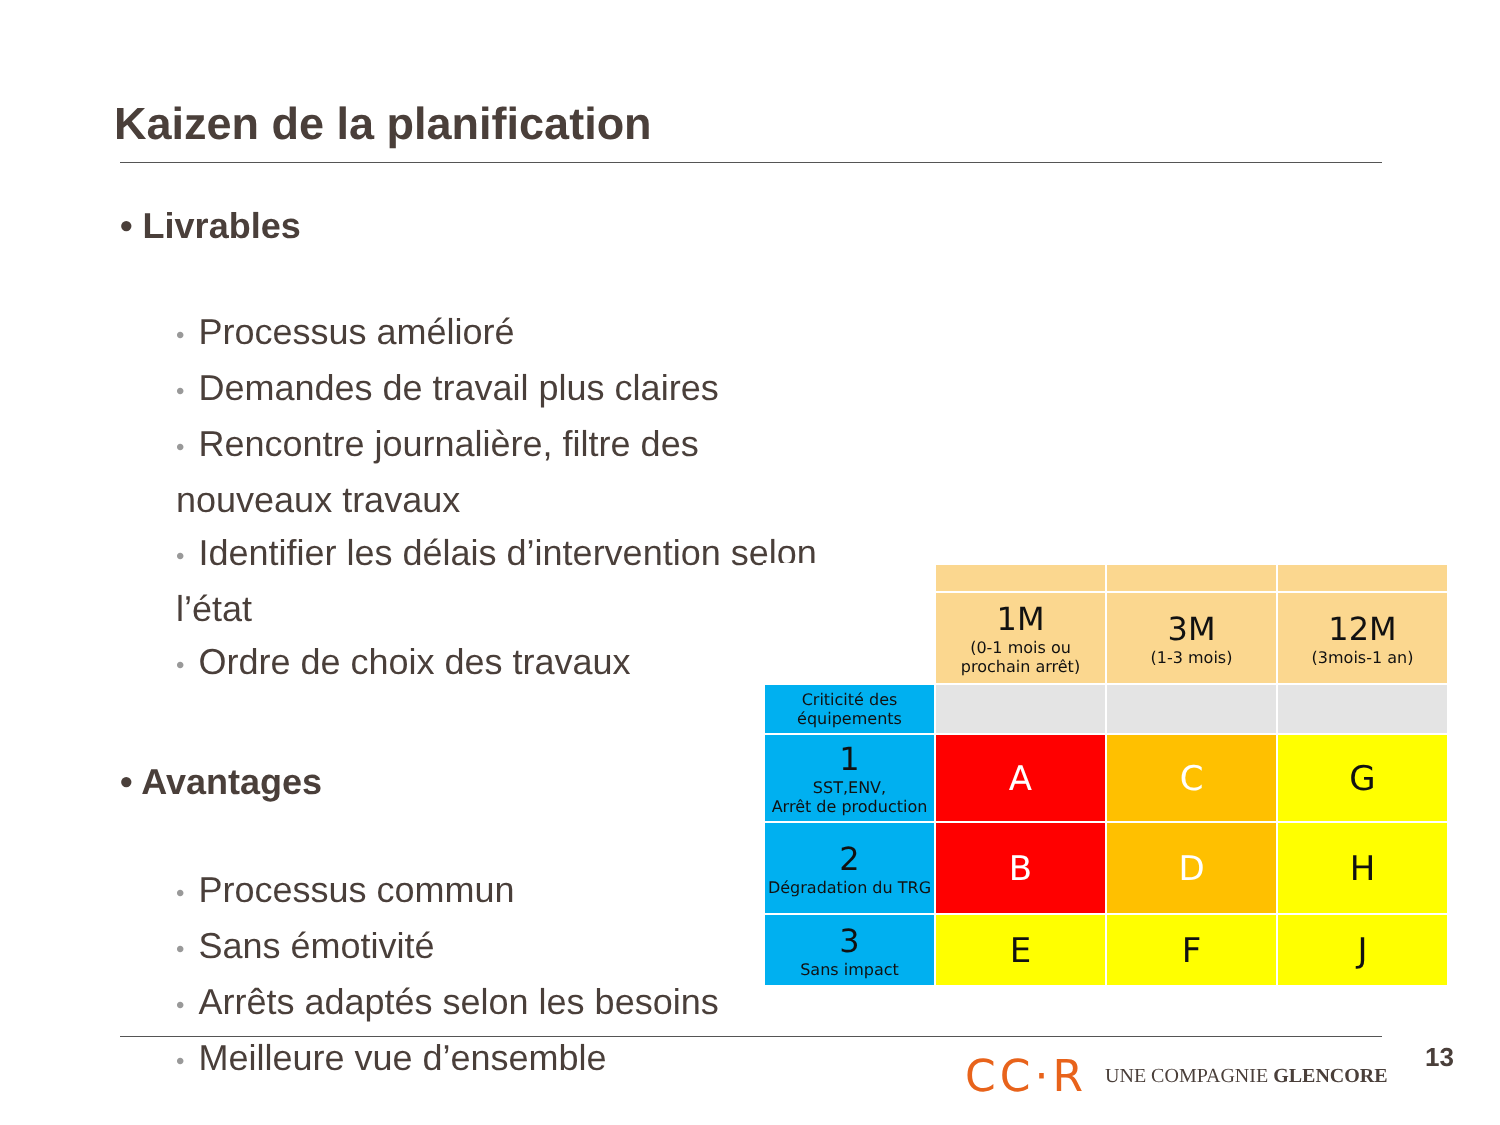Kaizen de la planification
• Livrables
• Processus amélioré
• Demandes de travail plus claires
• Rencontre journalière, filtre des nouveaux travaux
• Identifier les délais d’intervention selon l’état
• Ordre de choix des travaux
• Avantages
• Processus commun
• Sans émotivité
• Arrêts adaptés selon les besoins
• Meilleure vue d’ensemble
| | 1M (0-1 mois ou prochain arrêt) | 3M (1-3 mois) | 12M (3mois-1 an) |
| Criticité des équipements | | | |
| 1 SST,ENV, Arrêt de production | A | C | G |
| 2 Dégradation du TRG | B | D | H |
| 3 Sans impact | E | F | J |
CC·R UNE COMPAGNIE GLENCORE 13